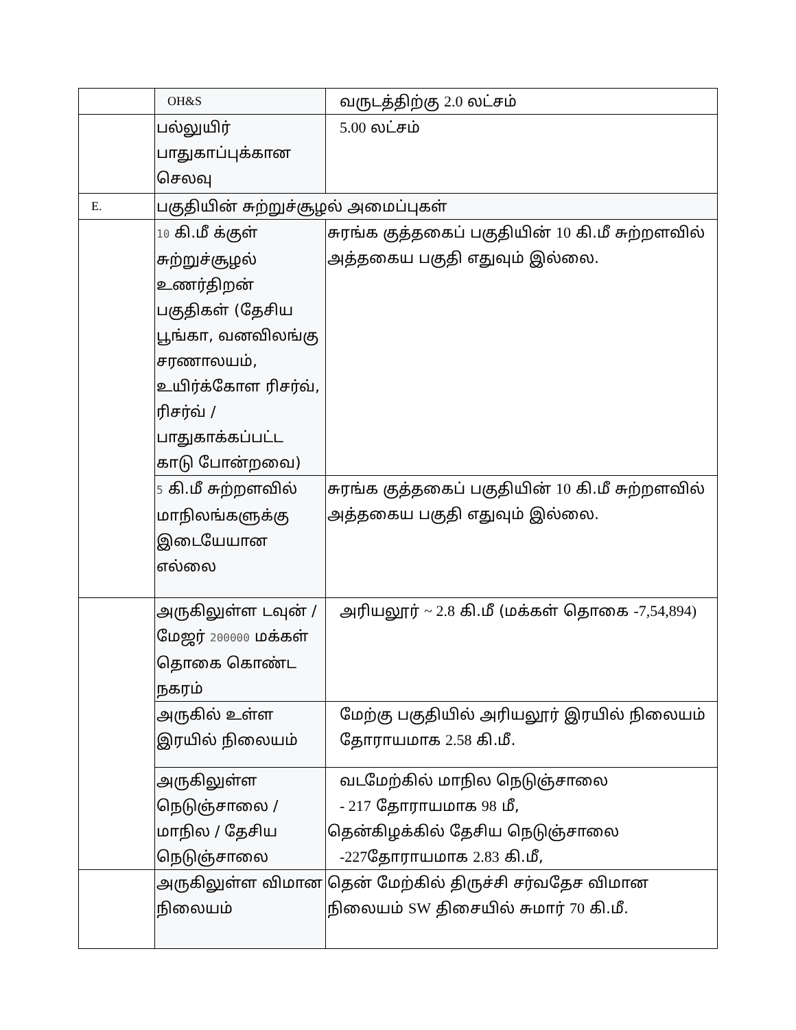| | OH&S | வருடத்திற்கு 2.0 லட்சம் |
| | பல்லுயிர் பாதுகாப்புக்கான செலவு | 5.00 லட்சம் |
| E. | பகுதியின் சுற்றுச்சூழல் அமைப்புகள் | |
| | 10 கி.மீ க்குள் சுற்றுச்சூழல் உணர்திறன் பகுதிகள் (தேசிய பூங்கா, வனவிலங்கு சரணாலயம், உயிர்க்கோள ரிசர்வ், ரிசர்வ் / பாதுகாக்கப்பட்ட காடு போன்றவை) | சுரங்க குத்தகைப் பகுதியின் 10 கி.மீ சுற்றளவில் அத்தகைய பகுதி எதுவும் இல்லை. |
| | 5 கி.மீ சுற்றளவில் மாநிலங்களுக்கு இடையேயான எல்லை | சுரங்க குத்தகைப் பகுதியின் 10 கி.மீ சுற்றளவில் அத்தகைய பகுதி எதுவும் இல்லை. |
| | அருகிலுள்ள டவுன் / மேஜர் 200000 மக்கள் தொகை கொண்ட நகரம் | அரியலூர் ~ 2.8 கி.மீ (மக்கள் தொகை -7,54,894) |
| | அருகில் உள்ள இரயில் நிலையம் | மேற்கு பகுதியில் அரியலூர் இரயில் நிலையம் தோராயமாக 2.58 கி.மீ. |
| | அருகிலுள்ள நெடுஞ்சாலை / மாநில / தேசிய நெடுஞ்சாலை | வடமேற்கில் மாநில நெடுஞ்சாலை - 217 தோராயமாக 98 மீ, தென்கிழக்கில் தேசிய நெடுஞ்சாலை -227 தோராயமாக 2.83 கி.மீ, |
| | அருகிலுள்ள விமான நிலையம் | தென் மேற்கில் திருச்சி சர்வதேச விமான நிலையம் SW திசையில் சுமார் 70 கி.மீ. |